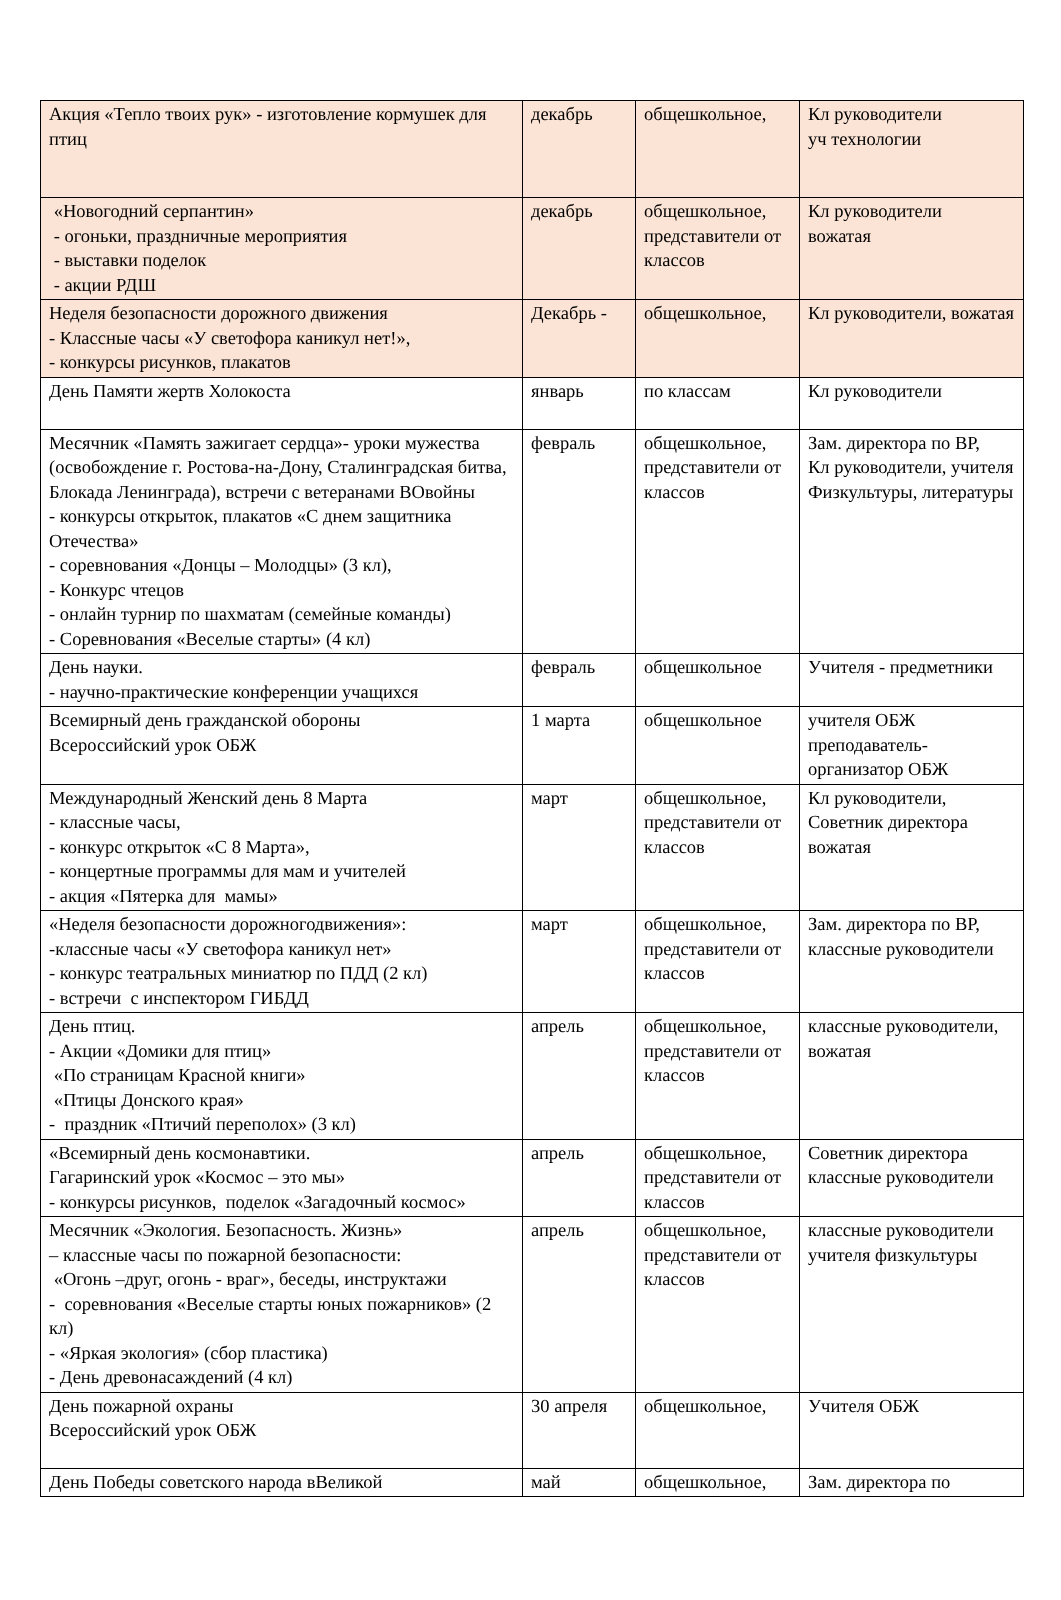| Акция «Тепло твоих рук» - изготовление кормушек для птиц | декабрь | общешкольное, | Кл руководители уч технологии |
| «Новогодний серпантин» - огоньки, праздничные мероприятия - выставки поделок - акции РДШ | декабрь | общешкольное, представители от классов | Кл руководители вожатая |
| Неделя безопасности дорожного движения - Классные часы «У светофора каникул нет!», - конкурсы рисунков, плакатов | Декабрь - | общешкольное, | Кл руководители, вожатая |
| День Памяти жертв Холокоста | январь | по классам | Кл руководители |
| Месячник «Память зажигает сердца»- уроки мужества (освобождение г. Ростова-на-Дону, Сталинградская битва, Блокада Ленинграда), встречи с ветеранами ВОвойны - конкурсы открыток, плакатов «С днем защитника Отечества» - соревнования «Донцы – Молодцы» (3 кл), - Конкурс чтецов - онлайн турнир по шахматам (семейные команды) - Соревнования «Веселые старты» (4 кл) | февраль | общешкольное, представители от классов | Зам. директора по ВР, Кл руководители, учителя Физкультуры, литературы |
| День науки. - научно-практические конференции учащихся | февраль | общешкольное | Учителя - предметники |
| Всемирный день гражданской обороны Всероссийский урок ОБЖ | 1 марта | общешкольное | учителя ОБЖ преподаватель-организатор ОБЖ |
| Международный Женский день 8 Марта - классные часы, - конкурс открыток «С 8 Марта», - концертные программы для мам и учителей - акция «Пятерка для мамы» | март | общешкольное, представители от классов | Кл руководители, Советник директора вожатая |
| «Неделя безопасности дорожногодвижения»: -классные часы «У светофора каникул нет» - конкурс театральных миниатюр по ПДД (2 кл) - встречи с инспектором ГИБДД | март | общешкольное, представители от классов | Зам. директора по ВР, классные руководители |
| День птиц. - Акции «Домики для птиц» «По страницам Красной книги» «Птицы Донского края» - праздник «Птичий переполох» (3 кл) | апрель | общешкольное, представители от классов | классные руководители, вожатая |
| «Всемирный день космонавтики. Гагаринский урок «Космос – это мы» - конкурсы рисунков, поделок «Загадочный космос» | апрель | общешкольное, представители от классов | Советник директора классные руководители |
| Месячник «Экология. Безопасность. Жизнь» – классные часы по пожарной безопасности: «Огонь –друг, огонь - враг», беседы, инструктажи - соревнования «Веселые старты юных пожарников» (2 кл) - «Яркая экология» (сбор пластика) - День древонасаждений (4 кл) | апрель | общешкольное, представители от классов | классные руководители учителя физкультуры |
| День пожарной охраны Всероссийский урок ОБЖ | 30 апреля | общешкольное, | Учителя ОБЖ |
| День Победы советского народа вВеликой | май | общешкольное, | Зам. директора по |